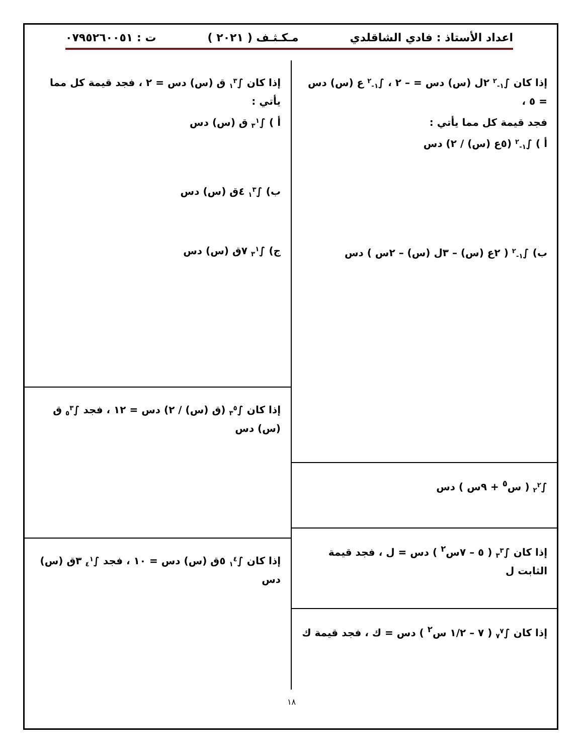اعداد الأستاذ : فادي الشاقلدي مـكـثـف ( ٢٠٢١ ) ت : ٠٧٩٥٢٦٠٠٥١
إذا كان ∫<sub>١-</sub><sup>٢</sup> ٢ل (س) دس = – ٢ ، ∫<sub>١-</sub><sup>٢</sup> ع (س) دس = ٥ ،
فجد قيمة كل مما يأتي :
أ ) ∫<sub>١-</sub><sup>٢</sup> (٥ع (س) / ٢) دس
ب) ∫<sub>١-</sub><sup>٢</sup> ( ٢ع (س) – ٣ل (س) – ٢س ) دس
∫<sub>٢</sub><sup>٢</sup> ( س<sup>٥</sup> + ٩س ) دس
إذا كان ∫<sub>٣</sub><sup>٣</sup> ( ٥ – ٧س<sup>٢</sup> ) دس = ل ، فجد قيمة الثابت ل
إذا كان ∫<sub>٧</sub><sup>٧</sup> ( ٧ – ١/٢ س<sup>٢</sup> ) دس = ك ، فجد قيمة ك
إذا كان ∫<sub>١</sub><sup>٣</sup> ق (س) دس = ٢ ، فجد قيمة كل مما يأتي :
أ ) ∫<sub>٣</sub><sup>١</sup> ق (س) دس
ب) ∫<sub>١</sub><sup>٣</sup> ٤ق (س) دس
ج) ∫<sub>٣</sub><sup>١</sup> ٧ق (س) دس
إذا كان ∫<sub>٣</sub><sup>٥</sup> (ق (س) / ٢) دس = ١٢ ، فجد ∫<sub>٥</sub><sup>٣</sup> ق (س) دس
إذا كان ∫<sub>١</sub><sup>٤</sup> ٥ق (س) دس = ١٠ ، فجد ∫<sub>٤</sub><sup>١</sup> ٣ق (س) دس
١٨